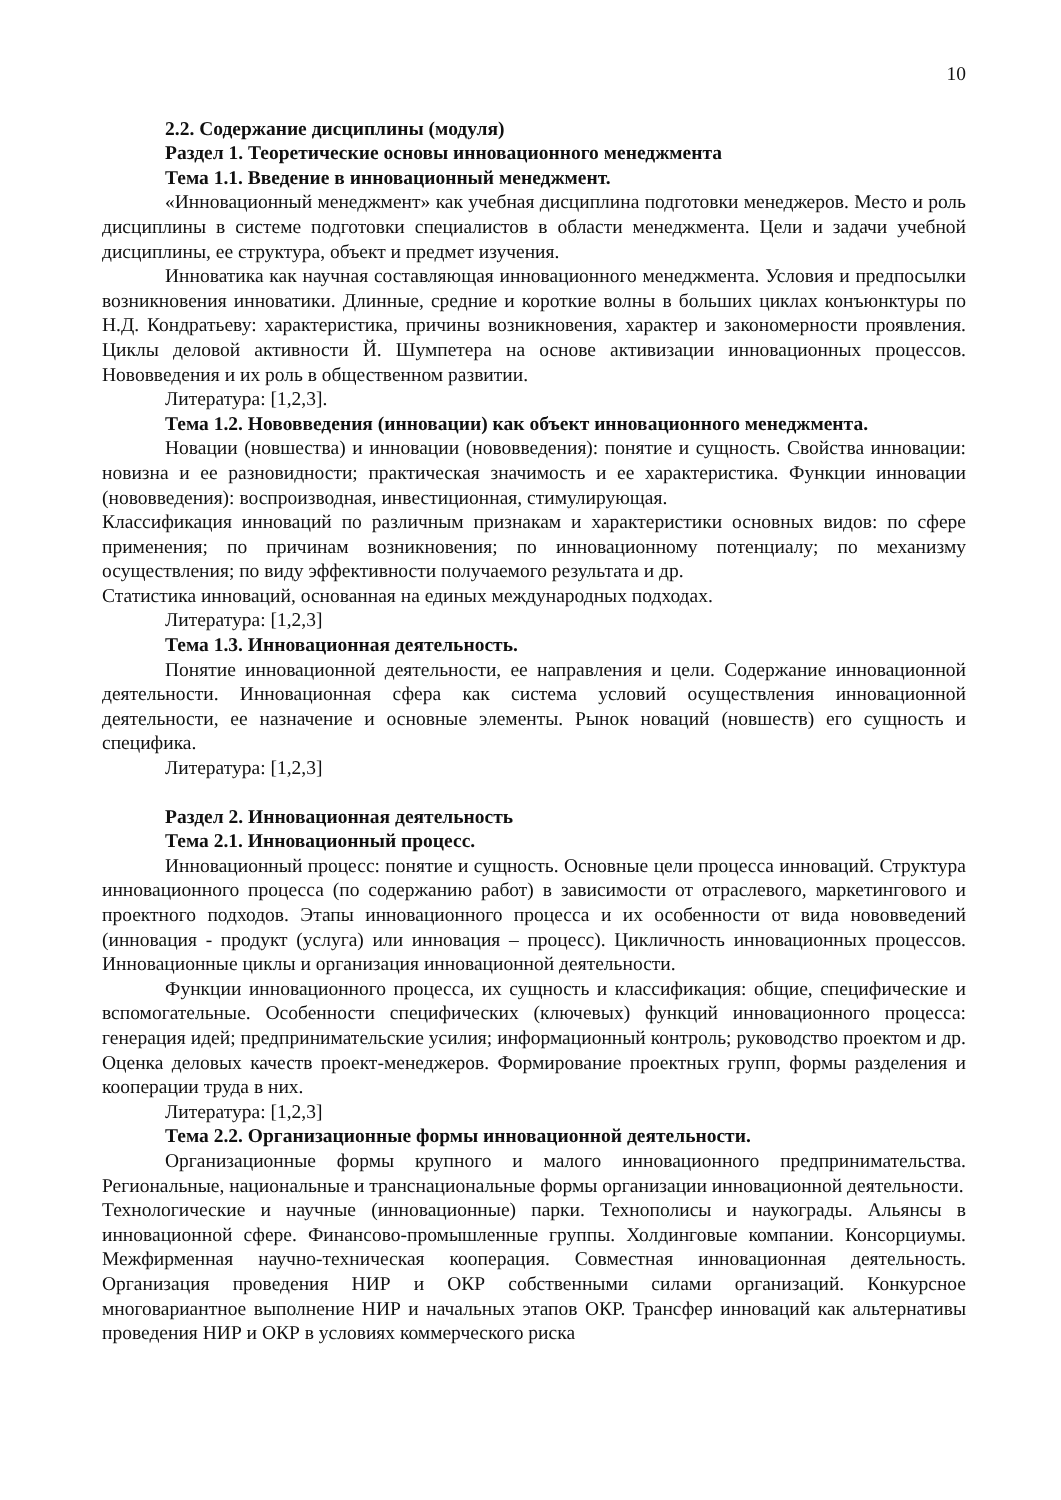10
2.2. Содержание дисциплины (модуля)
Раздел 1. Теоретические основы инновационного менеджмента
Тема 1.1. Введение в инновационный менеджмент.
«Инновационный менеджмент» как учебная дисциплина подготовки менеджеров. Место и роль дисциплины в системе подготовки специалистов в области менеджмента. Цели и задачи учебной дисциплины, ее структура, объект и предмет изучения.
Инноватика как научная составляющая инновационного менеджмента. Условия и предпосылки возникновения инноватики. Длинные, средние и короткие волны в больших циклах конъюнктуры по Н.Д. Кондратьеву: характеристика, причины возникновения, характер и закономерности проявления. Циклы деловой активности Й. Шумпетера на основе активизации инновационных процессов. Нововведения и их роль в общественном развитии.
Литература: [1,2,3].
Тема 1.2. Нововведения (инновации) как объект инновационного менеджмента.
Новации (новшества) и инновации (нововведения): понятие и сущность. Свойства инновации: новизна и ее разновидности; практическая значимость и ее характеристика. Функции инновации (нововведения): воспроизводная, инвестиционная, стимулирующая.
Классификация инноваций по различным признакам и характеристики основных видов: по сфере применения; по причинам возникновения; по инновационному потенциалу; по механизму осуществления; по виду эффективности получаемого результата и др.
Статистика инноваций, основанная на единых международных подходах.
Литература: [1,2,3]
Тема 1.3. Инновационная деятельность.
Понятие инновационной деятельности, ее направления и цели. Содержание инновационной деятельности. Инновационная сфера как система условий осуществления инновационной деятельности, ее назначение и основные элементы. Рынок новаций (новшеств) его сущность и специфика.
Литература: [1,2,3]
Раздел 2. Инновационная деятельность
Тема 2.1. Инновационный процесс.
Инновационный процесс: понятие и сущность. Основные цели процесса инноваций. Структура инновационного процесса (по содержанию работ) в зависимости от отраслевого, маркетингового и проектного подходов. Этапы инновационного процесса и их особенности от вида нововведений (инновация - продукт (услуга) или инновация – процесс). Цикличность инновационных процессов. Инновационные циклы и организация инновационной деятельности.
Функции инновационного процесса, их сущность и классификация: общие, специфические и вспомогательные. Особенности специфических (ключевых) функций инновационного процесса: генерация идей; предпринимательские усилия; информационный контроль; руководство проектом и др. Оценка деловых качеств проект-менеджеров. Формирование проектных групп, формы разделения и кооперации труда в них.
Литература: [1,2,3]
Тема 2.2. Организационные формы инновационной деятельности.
Организационные формы крупного и малого инновационного предпринимательства. Региональные, национальные и транснациональные формы организации инновационной деятельности.
Технологические и научные (инновационные) парки. Технополисы и наукограды. Альянсы в инновационной сфере. Финансово-промышленные группы. Холдинговые компании. Консорциумы. Межфирменная научно-техническая кооперация. Совместная инновационная деятельность. Организация проведения НИР и ОКР собственными силами организаций. Конкурсное многовариантное выполнение НИР и начальных этапов ОКР. Трансфер инноваций как альтернативы проведения НИР и ОКР в условиях коммерческого риска